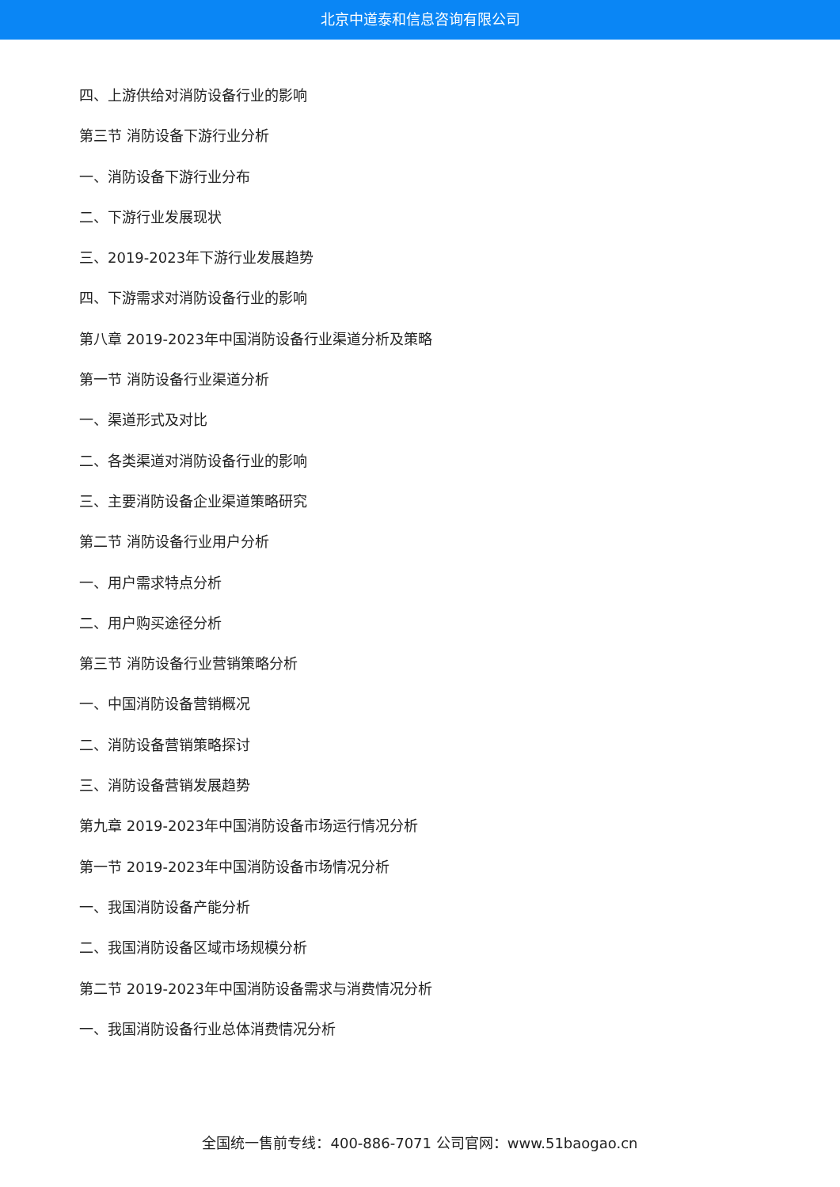北京中道泰和信息咨询有限公司
四、上游供给对消防设备行业的影响
第三节 消防设备下游行业分析
一、消防设备下游行业分布
二、下游行业发展现状
三、2019-2023年下游行业发展趋势
四、下游需求对消防设备行业的影响
第八章 2019-2023年中国消防设备行业渠道分析及策略
第一节 消防设备行业渠道分析
一、渠道形式及对比
二、各类渠道对消防设备行业的影响
三、主要消防设备企业渠道策略研究
第二节 消防设备行业用户分析
一、用户需求特点分析
二、用户购买途径分析
第三节 消防设备行业营销策略分析
一、中国消防设备营销概况
二、消防设备营销策略探讨
三、消防设备营销发展趋势
第九章 2019-2023年中国消防设备市场运行情况分析
第一节 2019-2023年中国消防设备市场情况分析
一、我国消防设备产能分析
二、我国消防设备区域市场规模分析
第二节 2019-2023年中国消防设备需求与消费情况分析
一、我国消防设备行业总体消费情况分析
全国统一售前专线：400-886-7071 公司官网：www.51baogao.cn